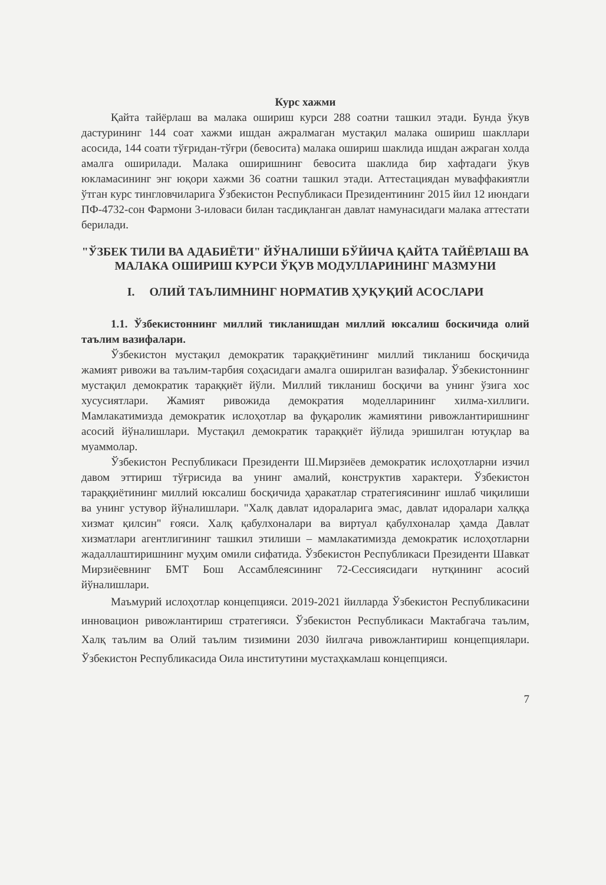Курс хажми
Қайта тайёрлаш ва малака ошириш курси 288 соатни ташкил этади. Бунда ўкув дастурининг 144 соат хажми ишдан ажралмаган мустақил малака ошириш шакллари асосида, 144 соати тўғридан-тўғри (бевосита) малака ошириш шаклида ишдан ажраган холда амалга оширилади. Малака оширишнинг бевосита шаклида бир хафтадаги ўкув юкламасининг энг юқори хажми 36 соатни ташкил этади. Аттестациядан муваффакиятли ўтган курс тингловчиларига Ўзбекистон Республикаси Президентининг 2015 йил 12 июндаги ПФ-4732-сон Фармони 3-иловаси билан тасдиқланган давлат намунасидаги малака аттестати берилади.
"ЎЗБЕК ТИЛИ ВА АДАБИЁТИ" ЙЎНАЛИШИ БЎЙИЧА ҚАЙТА ТАЙЁРЛАШ ВА МАЛАКА ОШИРИШ КУРСИ ЎҚУВ МОДУЛЛАРИНИНГ МАЗМУНИ
I. ОЛИЙ ТАЪЛИМНИНГ НОРМАТИВ ҲУҚУҚИЙ АСОСЛАРИ
1.1. Ўзбекистоннинг миллий тикланишдан миллий юксалиш боскичида олий таълим вазифалари.
Ўзбекистон мустақил демократик тараққиётининг миллий тикланиш босқичида жамият ривожи ва таълим-тарбия соҳасидаги амалга оширилган вазифалар. Ўзбекистоннинг мустақил демократик тараққиёт йўли. Миллий тикланиш босқичи ва унинг ўзига хос хусусиятлари. Жамият ривожида демократия моделларининг хилма-хиллиги. Мамлакатимизда демократик ислоҳотлар ва фуқаролик жамиятини ривожлантиришнинг асосий йўналишлари. Мустақил демократик тараққиёт йўлида эришилган ютуқлар ва муаммолар.
Ўзбекистон Республикаси Президенти Ш.Мирзиёев демократик ислоҳотларни изчил давом эттириш тўғрисида ва унинг амалий, конструктив характери. Ўзбекистон тараққиётининг миллий юксалиш босқичида ҳаракатлар стратегиясининг ишлаб чиқилиши ва унинг устувор йўналишлари. "Халқ давлат идораларига эмас, давлат идоралари халққа хизмат қилсин" ғояси. Халқ қабулхоналари ва виртуал қабулхоналар ҳамда Давлат хизматлари агентлигининг ташкил этилиши – мамлакатимизда демократик ислоҳотларни жадаллаштиришнинг муҳим омили сифатида. Ўзбекистон Республикаси Президенти Шавкат Мирзиёевнинг БМТ Бош Ассамблеясининг 72-Сессиясидаги нутқининг асосий йўналишлари.
Маъмурий ислоҳотлар концепцияси. 2019-2021 йилларда Ўзбекистон Республикасини инновацион ривожлантириш стратегияси. Ўзбекистон Республикаси Мактабгача таълим, Халқ таълим ва Олий таълим тизимини 2030 йилгача ривожлантириш концепциялари. Ўзбекистон Республикасида Оила институтини мустаҳкамлаш концепцияси.
7